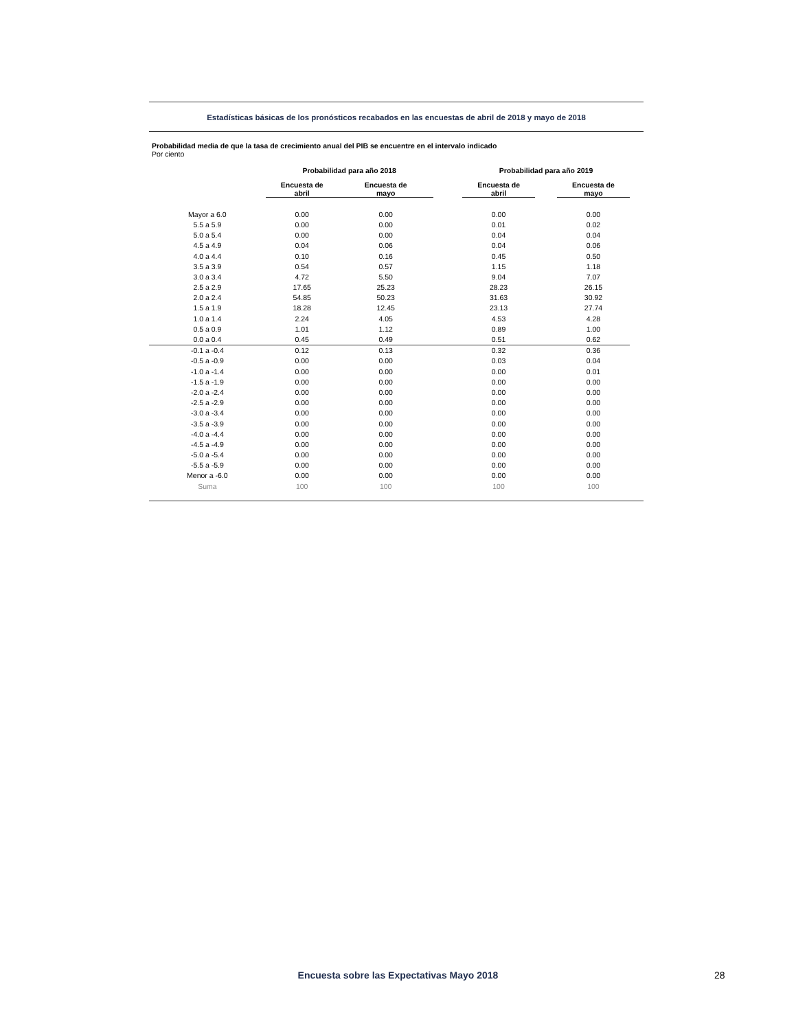Estadísticas básicas de los pronósticos recabados en las encuestas de abril de 2018 y mayo de 2018
Probabilidad media de que la tasa de crecimiento anual del PIB se encuentre en el intervalo indicado
Por ciento
| | Probabilidad para año 2018 | | | Probabilidad para año 2019 | | |
| --- | --- | --- | --- | --- | --- | --- |
| | Encuesta de abril | Encuesta de mayo | | Encuesta de abril | | Encuesta de mayo |
| Mayor a 6.0 | 0.00 | 0.00 | | 0.00 | | 0.00 |
| 5.5 a 5.9 | 0.00 | 0.00 | | 0.01 | | 0.02 |
| 5.0 a 5.4 | 0.00 | 0.00 | | 0.04 | | 0.04 |
| 4.5 a 4.9 | 0.04 | 0.06 | | 0.04 | | 0.06 |
| 4.0 a 4.4 | 0.10 | 0.16 | | 0.45 | | 0.50 |
| 3.5 a 3.9 | 0.54 | 0.57 | | 1.15 | | 1.18 |
| 3.0 a 3.4 | 4.72 | 5.50 | | 9.04 | | 7.07 |
| 2.5 a 2.9 | 17.65 | 25.23 | | 28.23 | | 26.15 |
| 2.0 a 2.4 | 54.85 | 50.23 | | 31.63 | | 30.92 |
| 1.5 a 1.9 | 18.28 | 12.45 | | 23.13 | | 27.74 |
| 1.0 a 1.4 | 2.24 | 4.05 | | 4.53 | | 4.28 |
| 0.5 a 0.9 | 1.01 | 1.12 | | 0.89 | | 1.00 |
| 0.0 a 0.4 | 0.45 | 0.49 | | 0.51 | | 0.62 |
| -0.1 a -0.4 | 0.12 | 0.13 | | 0.32 | | 0.36 |
| -0.5 a -0.9 | 0.00 | 0.00 | | 0.03 | | 0.04 |
| -1.0 a -1.4 | 0.00 | 0.00 | | 0.00 | | 0.01 |
| -1.5 a -1.9 | 0.00 | 0.00 | | 0.00 | | 0.00 |
| -2.0 a -2.4 | 0.00 | 0.00 | | 0.00 | | 0.00 |
| -2.5 a -2.9 | 0.00 | 0.00 | | 0.00 | | 0.00 |
| -3.0 a -3.4 | 0.00 | 0.00 | | 0.00 | | 0.00 |
| -3.5 a -3.9 | 0.00 | 0.00 | | 0.00 | | 0.00 |
| -4.0 a -4.4 | 0.00 | 0.00 | | 0.00 | | 0.00 |
| -4.5 a -4.9 | 0.00 | 0.00 | | 0.00 | | 0.00 |
| -5.0 a -5.4 | 0.00 | 0.00 | | 0.00 | | 0.00 |
| -5.5 a -5.9 | 0.00 | 0.00 | | 0.00 | | 0.00 |
| Menor a -6.0 | 0.00 | 0.00 | | 0.00 | | 0.00 |
| Suma | 100 | 100 | | 100 | | 100 |
Encuesta sobre las Expectativas Mayo 2018 28